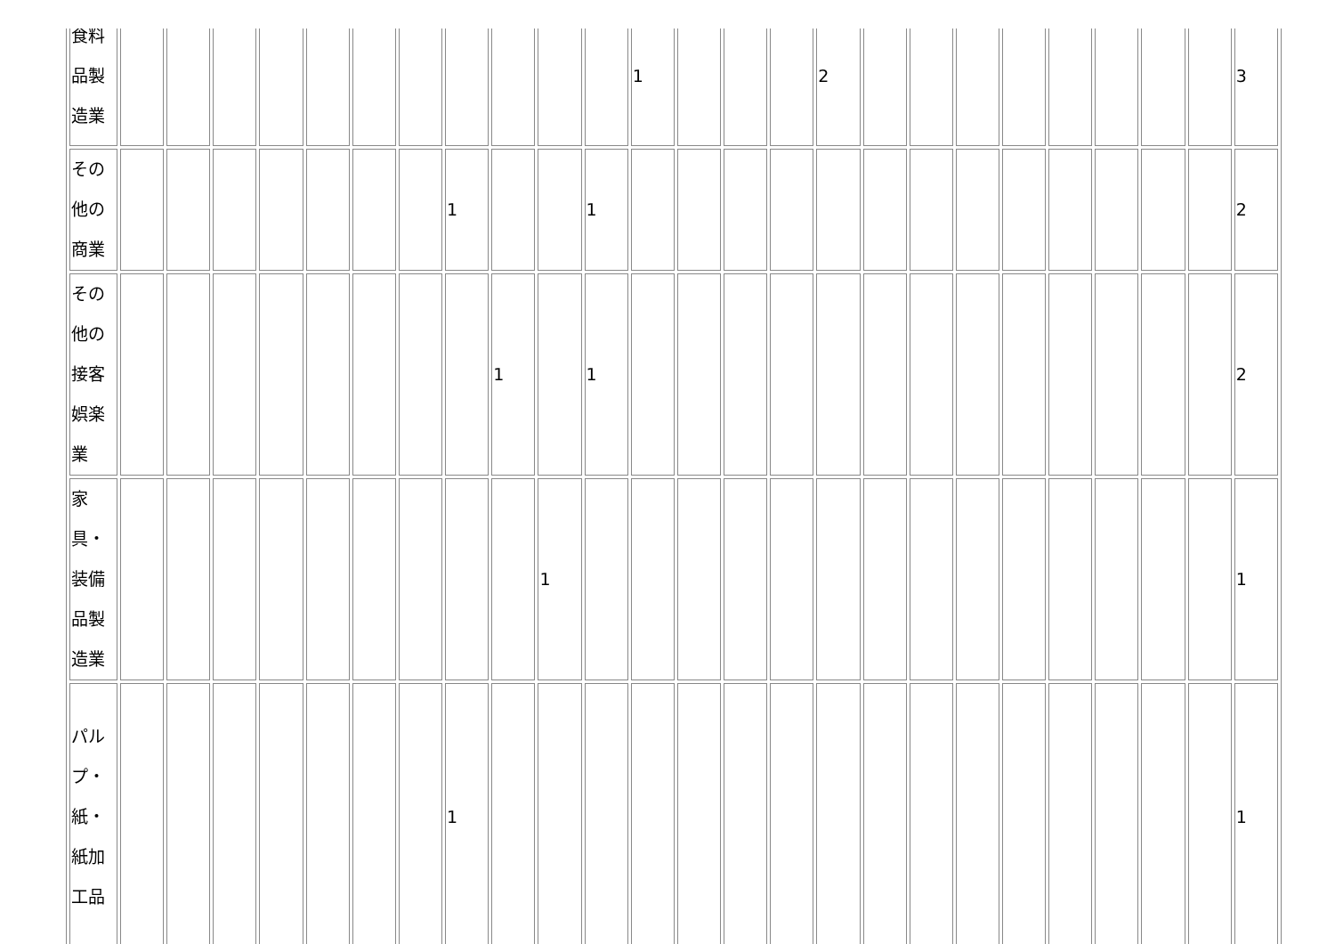| 食料 品製 造業 | | | | | | | | | | | | 1 | | | | 2 | | | | | | | | | 3 |
| その 他の 商業 | | | | | | | | 1 | | | 1 | | | | | | | | | | | | | | 2 |
| その 他の 接客 娯楽 業 | | | | | | | | | 1 | | 1 | | | | | | | | | | | | | | 2 |
| 家 具・ 装備 品製 造業 | | | | | | | | | | 1 | | | | | | | | | | | | | | | 1 |
| パル プ・ 紙・ 紙加 工品 | | | | | | | | 1 | | | | | | | | | | | | | | | | | 1 |